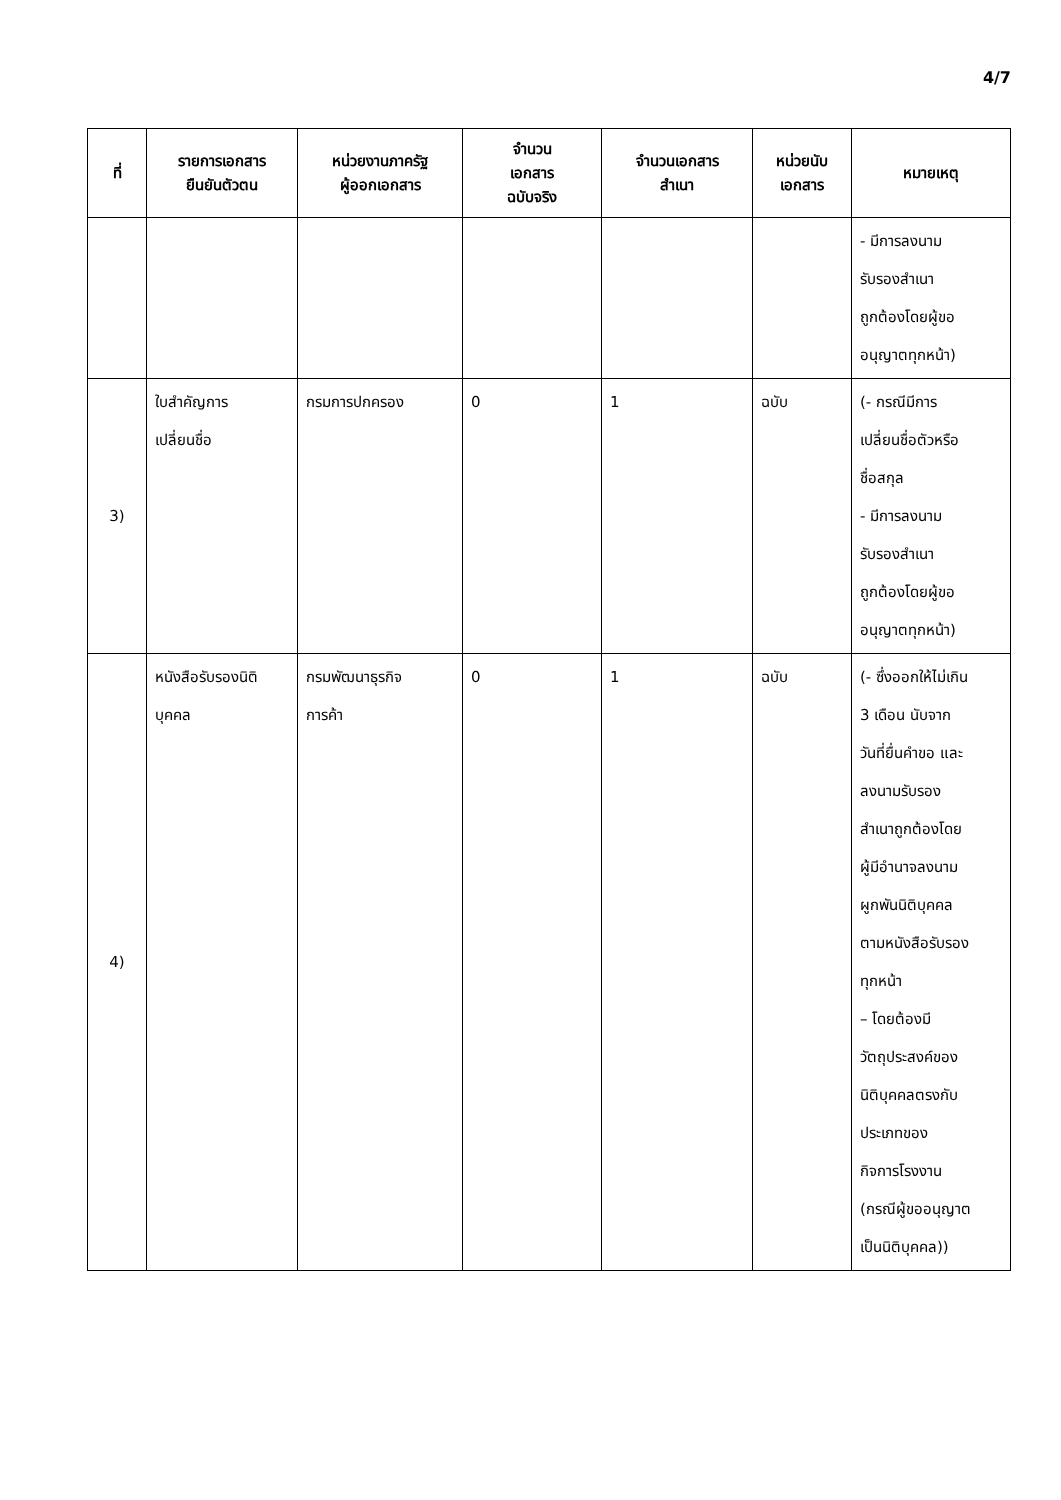4/7
| ที่ | รายการเอกสาร ยืนยันตัวตน | หน่วยงานภาครัฐ ผู้ออกเอกสาร | จำนวน เอกสาร ฉบับจริง | จำนวนเอกสาร สำเนา | หน่วยนับ เอกสาร | หมายเหตุ |
| --- | --- | --- | --- | --- | --- | --- |
| | | | | | | - มีการลงนาม รับรองสำเนา ถูกต้องโดยผู้ขอ อนุญาตทุกหน้า) |
| 3) | ใบสำคัญการ เปลี่ยนชื่อ | กรมการปกครอง | 0 | 1 | ฉบับ | (- กรณีมีการ เปลี่ยนชื่อตัวหรือ ชื่อสกุล - มีการลงนาม รับรองสำเนา ถูกต้องโดยผู้ขอ อนุญาตทุกหน้า) |
| 4) | หนังสือรับรองนิติ บุคคล | กรมพัฒนาธุรกิจ การค้า | 0 | 1 | ฉบับ | (- ซึ่งออกให้ไม่เกิน 3 เดือน นับจาก วันที่ยื่นคำขอ และ ลงนามรับรอง สำเนาถูกต้องโดย ผู้มีอำนาจลงนาม ผูกพันนิติบุคคล ตามหนังสือรับรอง ทุกหน้า – โดยต้องมี วัตถุประสงค์ของ นิติบุคคลตรงกับ ประเภทของ กิจการโรงงาน (กรณีผู้ขออนุญาต เป็นนิติบุคคล)) |